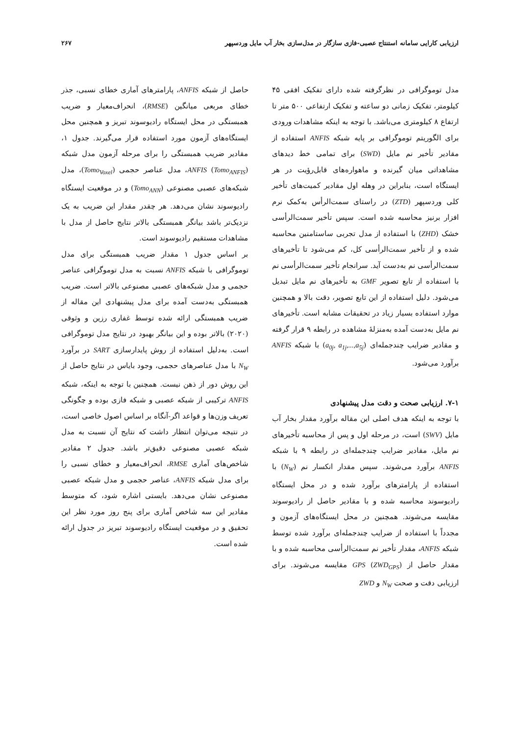ارزیابی کارایی سامانه استنتاج عصبی-فازی سازگار در مدل‌سازی بخار آب مایل وردسپهر ۲۶۷
مدل توموگرافی در نظرگرفته شده دارای تفکیک افقی ۴۵ کیلومتر، تفکیک زمانی دو ساعته و تفکیک ارتفاعی ۵۰۰ متر تا ارتفاع ۸ کیلومتری می‌باشد. با توجه به اینکه مشاهدات ورودی برای الگوریتم توموگرافی بر پایه شبکه ANFIS استفاده از مقادیر تأخیر نم مایل (SWD) برای تمامی خط دیدهای مشاهداتی میان گیرنده و ماهواره‌های قابل‌رؤیت در هر ایستگاه است، بنابراین در وهله اول مقادیر کمیت‌های تأخیر کلی وردسپهر (ZTD) در راستای سمت‌الرأس به‌کمک نرم افزار برنیز محاسبه شده است. سپس تأخیر سمت‌الرأسی خشک (ZHD) با استفاده از مدل تجربی ساستامنین محاسبه شده و از تأخیر سمت‌الرأسی کل، کم می‌شود تا تأخیرهای سمت‌الرأسی نم به‌دست آید. سرانجام تأخیر سمت‌الرأسی نم با استفاده از تابع تصویر GMF به تأخیرهای نم مایل تبدیل می‌شود. دلیل استفاده از این تابع تصویر، دقت بالا و همچنین موارد استفاده بسیار زیاد در تحقیقات مشابه است. تأخیرهای نم مایل به‌دست آمده به‌منزلهٔ مشاهده در رابطه ۹ قرار گرفته و مقادیر ضرایب چندجمله‌ای (a<sub>0j</sub>, a<sub>1j</sub>,...,a<sub>5j</sub>) با شبکه ANFIS برآورد می‌شود.
۷-۱. ارزیابی صحت و دقت مدل پیشنهادی
با توجه به اینکه هدف اصلی این مقاله برآورد مقدار بخار آب مایل (SWV) است، در مرحله اول و پس از محاسبه تأخیرهای نم مایل، مقادیر ضرایب چندجمله‌ای در رابطه ۹ با شبکه ANFIS برآورد می‌شوند. سپس مقدار انکسار نم (N<sub>W</sub>) با استفاده از پارامترهای برآورد شده و در محل ایستگاه رادیوسوند محاسبه شده و با مقادیر حاصل از رادیوسوند مقایسه می‌شوند. همچنین در محل ایستگاه‌های آزمون و مجدداً با استفاده از ضرایب چندجمله‌ای برآورد شده توسط شبکه ANFIS، مقدار تأخیر نم سمت‌الرأسی محاسبه شده و با مقدار حاصل از GPS (ZWD<sub>GPS</sub>) مقایسه می‌شوند. برای ارزیابی دقت و صحت N<sub>W</sub> و ZWD
حاصل از شبکه ANFIS، پارامترهای آماری خطای نسبی، جذر خطای مربعی میانگین (RMSE)، انحراف‌معیار و ضریب همبستگی در محل ایستگاه رادیوسوند تبریز و همچنین محل ایستگاه‌های آزمون مورد استفاده قرار می‌گیرند. جدول ۱، مقادیر ضریب همبستگی را برای مرحله آزمون مدل شبکه ANFIS (Tomo<sub>ANFIS</sub>)، مدل عناصر حجمی (Tomo<sub>Voxel</sub>)، مدل شبکه‌های عصبی مصنوعی (Tomo<sub>ANN</sub>) و در موقعیت ایستگاه رادیوسوند نشان می‌دهد. هر چقدر مقدار این ضریب به یک نزدیک‌تر باشد بیانگر همبستگی بالاتر نتایج حاصل از مدل با مشاهدات مستقیم رادیوسوند است.
بر اساس جدول ۱ مقدار ضریب همبستگی برای مدل توموگرافی با شبکه ANFIS نسبت به مدل توموگرافی عناصر حجمی و مدل شبکه‌های عصبی مصنوعی بالاتر است. ضریب همبستگی به‌دست آمده برای مدل پیشنهادی این مقاله از ضریب همبستگی ارائه شده توسط غفاری رزین و وثوقی (۲۰۲۰) بالاتر بوده و این بیانگر بهبود در نتایج مدل توموگرافی است. به‌دلیل استفاده از روش پایدارسازی SART در برآورد N<sub>W</sub> با مدل عناصرهای حجمی، وجود بایاس در نتایج حاصل از این روش دور از ذهن نیست. همچنین با توجه به اینکه، شبکه ANFIS ترکیبی از شبکه عصبی و شبکه فازی بوده و چگونگی تعریف وزن‌ها و قواعد اگر-آنگاه بر اساس اصول خاصی است، در نتیجه می‌توان انتظار داشت که نتایج آن نسبت به مدل شبکه عصبی مصنوعی دقیق‌تر باشد. جدول ۲ مقادیر شاخص‌های آماری RMSE، انحراف‌معیار و خطای نسبی را برای مدل شبکه ANFIS، عناصر حجمی و مدل شبکه عصبی مصنوعی نشان می‌دهد. بایستی اشاره شود، که متوسط مقادیر این سه شاخص آماری برای پنج روز مورد نظر این تحقیق و در موقعیت ایستگاه رادیوسوند تبریز در جدول ارائه شده است.